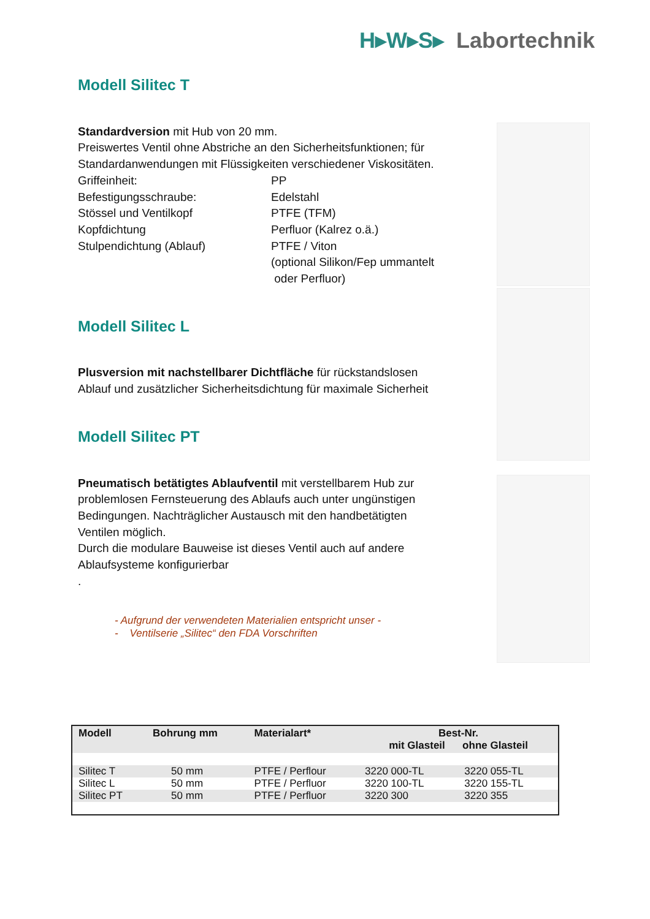H▸W▸S▸ Labortechnik
Modell Silitec T
Standardversion mit Hub von 20 mm.
Preiswertes Ventil ohne Abstriche an den Sicherheitsfunktionen; für Standardanwendungen mit Flüssigkeiten verschiedener Viskositäten.
Griffeinheit: PP Befestigungsschraube: Edelstahl Stössel und Ventilkopf PTFE (TFM) Kopfdichtung Perfluor (Kalrez o.ä.) Stulpendichtung (Ablauf) PTFE / Viton (optional Silikon/Fep ummantelt
oder Perfluor)
Modell Silitec L
Plusversion mit nachstellbarer Dichtfläche für rückstandslosen Ablauf und zusätzlicher Sicherheitsdichtung für maximale Sicherheit
Modell Silitec PT
Pneumatisch betätigtes Ablaufventil mit verstellbarem Hub zur problemlosen Fernsteuerung des Ablaufs auch unter ungünstigen Bedingungen. Nachträglicher Austausch mit den handbetätigten Ventilen möglich.
Durch die modulare Bauweise ist dieses Ventil auch auf andere Ablaufsysteme konfigurierbar
.
- Aufgrund der verwendeten Materialien entspricht unser -
- Ventilserie „Silitec“ den FDA Vorschriften
| Modell | Bohrung mm | Materialart* | Best-Nr. mit Glasteil ohne Glasteil | |
| --- | --- | --- | --- | --- |
| Silitec T | 50 mm | PTFE / Perflour | 3220 000-TL | 3220 055-TL |
| Silitec L | 50 mm | PTFE / Perfluor | 3220 100-TL | 3220 155-TL |
| Silitec PT | 50 mm | PTFE / Perfluor | 3220 300 | 3220 355 |